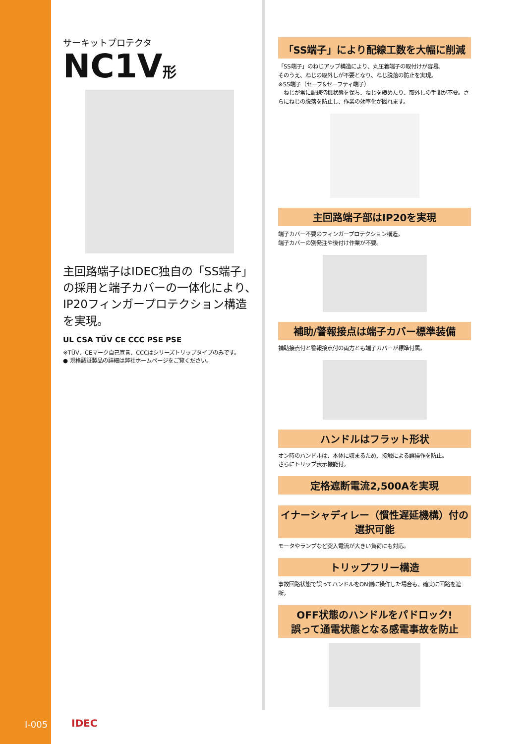サーキットプロテクタ
NC1V形
主回路端子はIDEC独自の「SS端子」の採用と端子カバーの一体化により、IP20フィンガープロテクション構造を実現。
UL CSA TÜV CE CCC PSE PSE
※TÜV、CEマーク自己宣言、CCCはシリーズトリップタイプのみです。
● 規格認証製品の詳細は弊社ホームページをご覧ください。
「SS端子」により配線工数を大幅に削減
「SS端子」のねじアップ構造により、丸圧着端子の取付けが容易。
そのうえ、ねじの取外しが不要となり、ねじ脱落の防止を実現。
※SS端子（セーブ&セーフティ端子）
　ねじが常に配線待機状態を保ち、ねじを緩めたり、取外しの手間が不要。さらにねじの脱落を防止し、作業の効率化が図れます。
主回路端子部はIP20を実現
端子カバー不要のフィンガープロテクション構造。
端子カバーの別発注や後付け作業が不要。
補助/警報接点は端子カバー標準装備
補助接点付と警報接点付の両方とも端子カバーが標準付属。
ハンドルはフラット形状
オン時のハンドルは、本体に収まるため、接触による誤操作を防止。
さらにトリップ表示機能付。
定格遮断電流2,500Aを実現
イナーシャディレー（慣性遅延機構）付の選択可能
モータやランプなど突入電流が大きい負荷にも対応。
トリップフリー構造
事故回路状態で誤ってハンドルをON側に操作した場合も、確実に回路を遮断。
OFF状態のハンドルをパドロック!
誤って通電状態となる感電事故を防止
I-005 IDEC